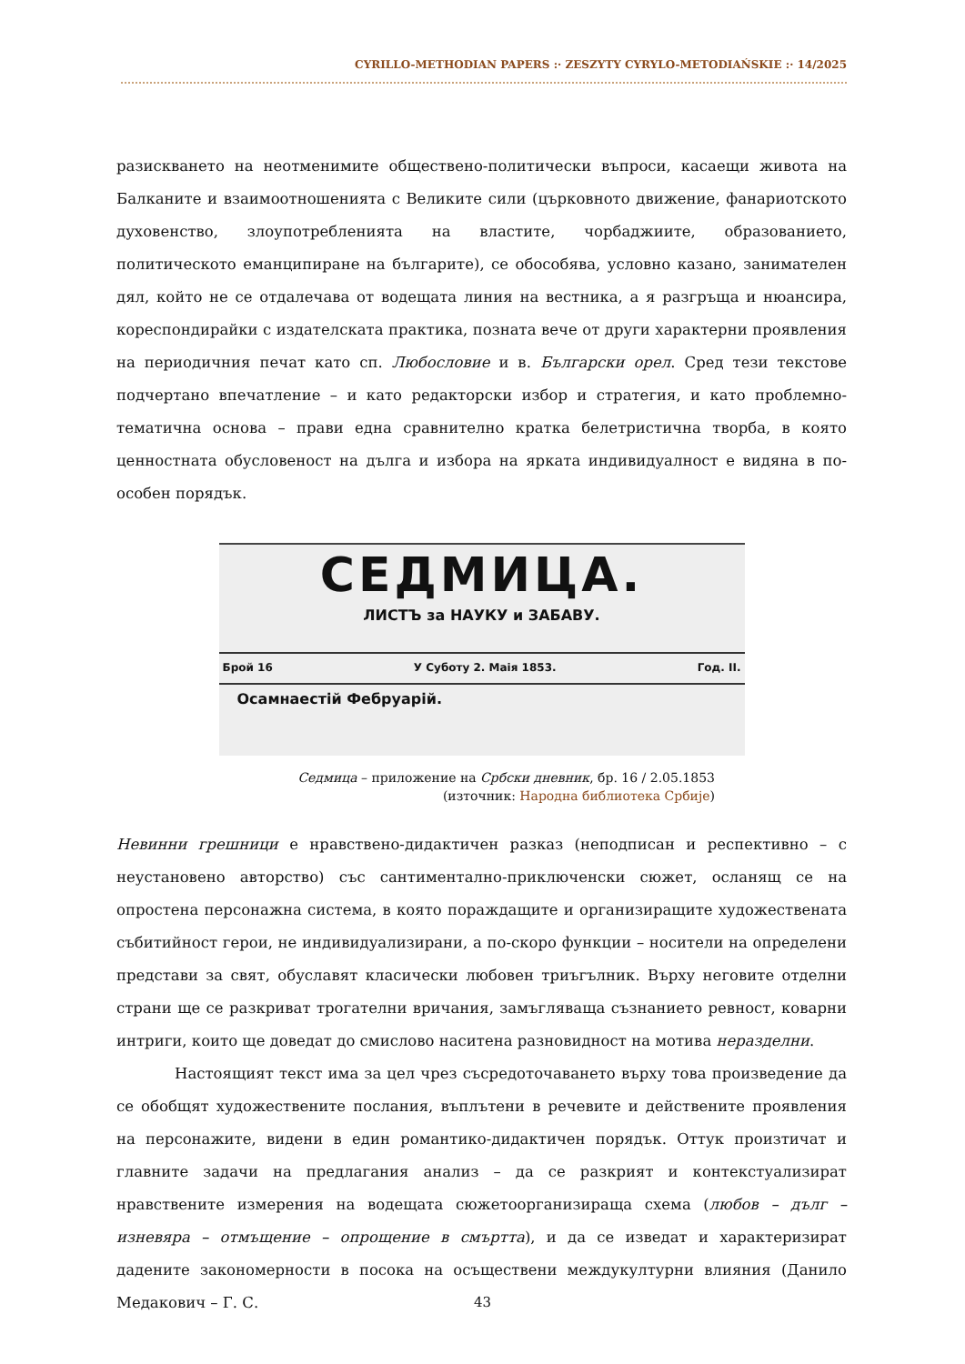CYRILLO-METHODIAN PAPERS :· ZESZYTY CYRYLO-METODIAŃSKIE :· 14/2025
разискването на неотменимите обществено-политически въпроси, касаещи живота на Балканите и взаимоотношенията с Великите сили (църковното движение, фанариотското духовенство, злоупотребленията на властите, чорбаджиите, образованието, политическото еманципиране на българите), се обособява, условно казано, занимателен дял, който не се отдалечава от водещата линия на вестника, а я разгръща и нюансира, кореспондирайки с издателската практика, позната вече от други характерни проявления на периодичния печат като сп. Любословие и в. Български орел. Сред тези текстове подчертано впечатление – и като редакторски избор и стратегия, и като проблемно-тематична основа – прави една сравнително кратка белетристична творба, в която ценностната обусловеност на дълга и избора на ярката индивидуалност е видяна в по-особен порядък.
СЕДМИЦА.
ЛИСТЪ за НАУКУ и ЗАБАВУ.
Брой 16 У Суботу 2. Маія 1853. Год. II.
Осамнаестій Фебруарій.
Седмица – приложение на Србски дневник, бр. 16 / 2.05.1853
(източник: Народна библиотека Србије)
Невинни грешници е нравствено-дидактичен разказ (неподписан и респективно – с неустановено авторство) със сантиментално-приключенски сюжет, осланящ се на опростена персонажна система, в която пораждащите и организиращите художествената събитийност герои, не индивидуализирани, а по-скоро функции – носители на определени представи за свят, обуславят класически любовен триъгълник. Върху неговите отделни страни ще се разкриват трогателни вричания, замъгляваща съзнанието ревност, коварни интриги, които ще доведат до смислово наситена разновидност на мотива неразделни.
Настоящият текст има за цел чрез съсредоточаването върху това произведение да се обобщят художествените послания, въплътени в речевите и действените проявления на персонажите, видени в един романтико-дидактичен порядък. Оттук произтичат и главните задачи на предлагания анализ – да се разкрият и контекстуализират нравствените измерения на водещата сюжетоорганизираща схема (любов – дълг – изневяра – отмъщение – опрощение в смъртта), и да се изведат и характеризират дадените закономерности в посока на осъществени междукултурни влияния (Данило Медакович – Г. С.
43